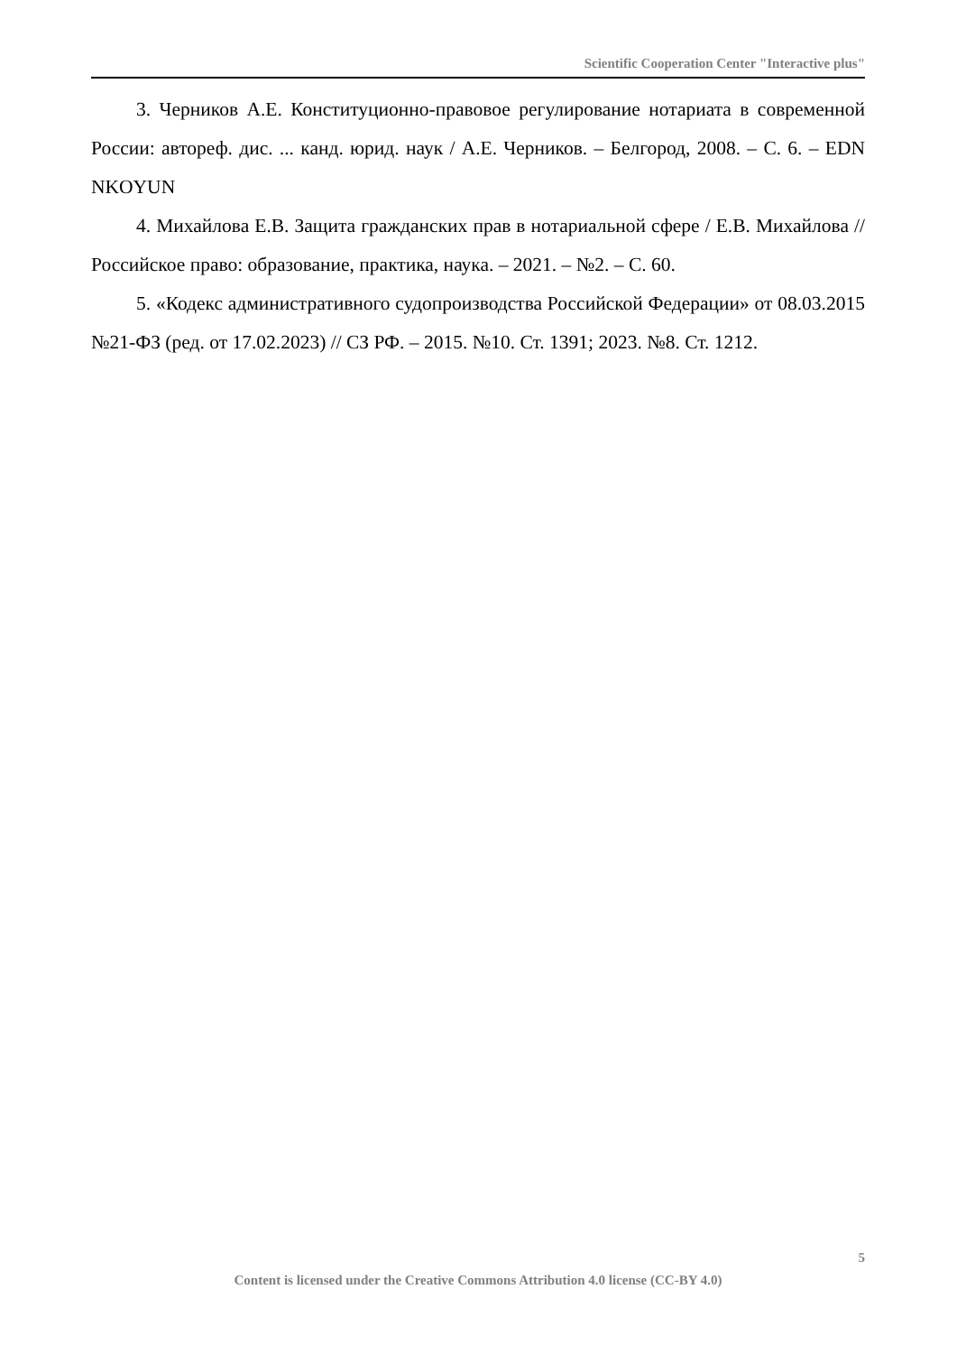Scientific Cooperation Center "Interactive plus"
3. Черников А.Е. Конституционно-правовое регулирование нотариата в современной России: автореф. дис. ... канд. юрид. наук / А.Е. Черников. – Белгород, 2008. – С. 6. – EDN NKOYUN
4. Михайлова Е.В. Защита гражданских прав в нотариальной сфере / Е.В. Михайлова // Российское право: образование, практика, наука. – 2021. – №2. – С. 60.
5. «Кодекс административного судопроизводства Российской Федерации» от 08.03.2015 №21-ФЗ (ред. от 17.02.2023) // СЗ РФ. – 2015. №10. Ст. 1391; 2023. №8. Ст. 1212.
5
Content is licensed under the Creative Commons Attribution 4.0 license (CC-BY 4.0)